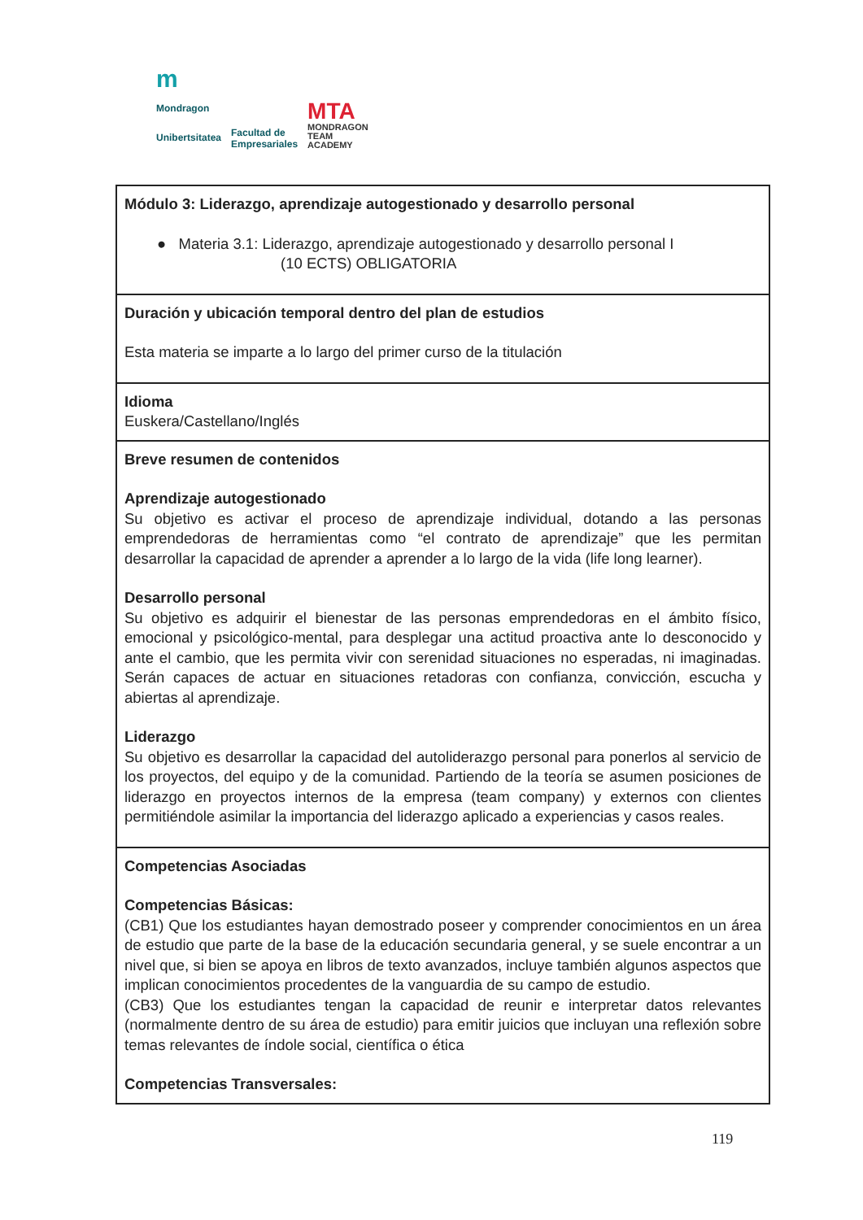m
Mondragon
Unibertsitatea
Facultad de
Empresariales
MTA
MONDRAGON
TEAM
ACADEMY
| Módulo 3: Liderazgo, aprendizaje autogestionado y desarrollo personal ● Materia 3.1: Liderazgo, aprendizaje autogestionado y desarrollo personal I (10 ECTS) OBLIGATORIA |
| Duración y ubicación temporal dentro del plan de estudios Esta materia se imparte a lo largo del primer curso de la titulación |
| Idioma Euskera/Castellano/Inglés |
| Breve resumen de contenidos Aprendizaje autogestionado Su objetivo es activar el proceso de aprendizaje individual, dotando a las personas emprendedoras de herramientas como “el contrato de aprendizaje” que les permitan desarrollar la capacidad de aprender a aprender a lo largo de la vida (life long learner). Desarrollo personal Su objetivo es adquirir el bienestar de las personas emprendedoras en el ámbito físico, emocional y psicológico-mental, para desplegar una actitud proactiva ante lo desconocido y ante el cambio, que les permita vivir con serenidad situaciones no esperadas, ni imaginadas. Serán capaces de actuar en situaciones retadoras con confianza, convicción, escucha y abiertas al aprendizaje. Liderazgo Su objetivo es desarrollar la capacidad del autoliderazgo personal para ponerlos al servicio de los proyectos, del equipo y de la comunidad. Partiendo de la teoría se asumen posiciones de liderazgo en proyectos internos de la empresa (team company) y externos con clientes permitiéndole asimilar la importancia del liderazgo aplicado a experiencias y casos reales. |
| Competencias Asociadas Competencias Básicas: (CB1) Que los estudiantes hayan demostrado poseer y comprender conocimientos en un área de estudio que parte de la base de la educación secundaria general, y se suele encontrar a un nivel que, si bien se apoya en libros de texto avanzados, incluye también algunos aspectos que implican conocimientos procedentes de la vanguardia de su campo de estudio. (CB3) Que los estudiantes tengan la capacidad de reunir e interpretar datos relevantes (normalmente dentro de su área de estudio) para emitir juicios que incluyan una reflexión sobre temas relevantes de índole social, científica o ética Competencias Transversales: |
119